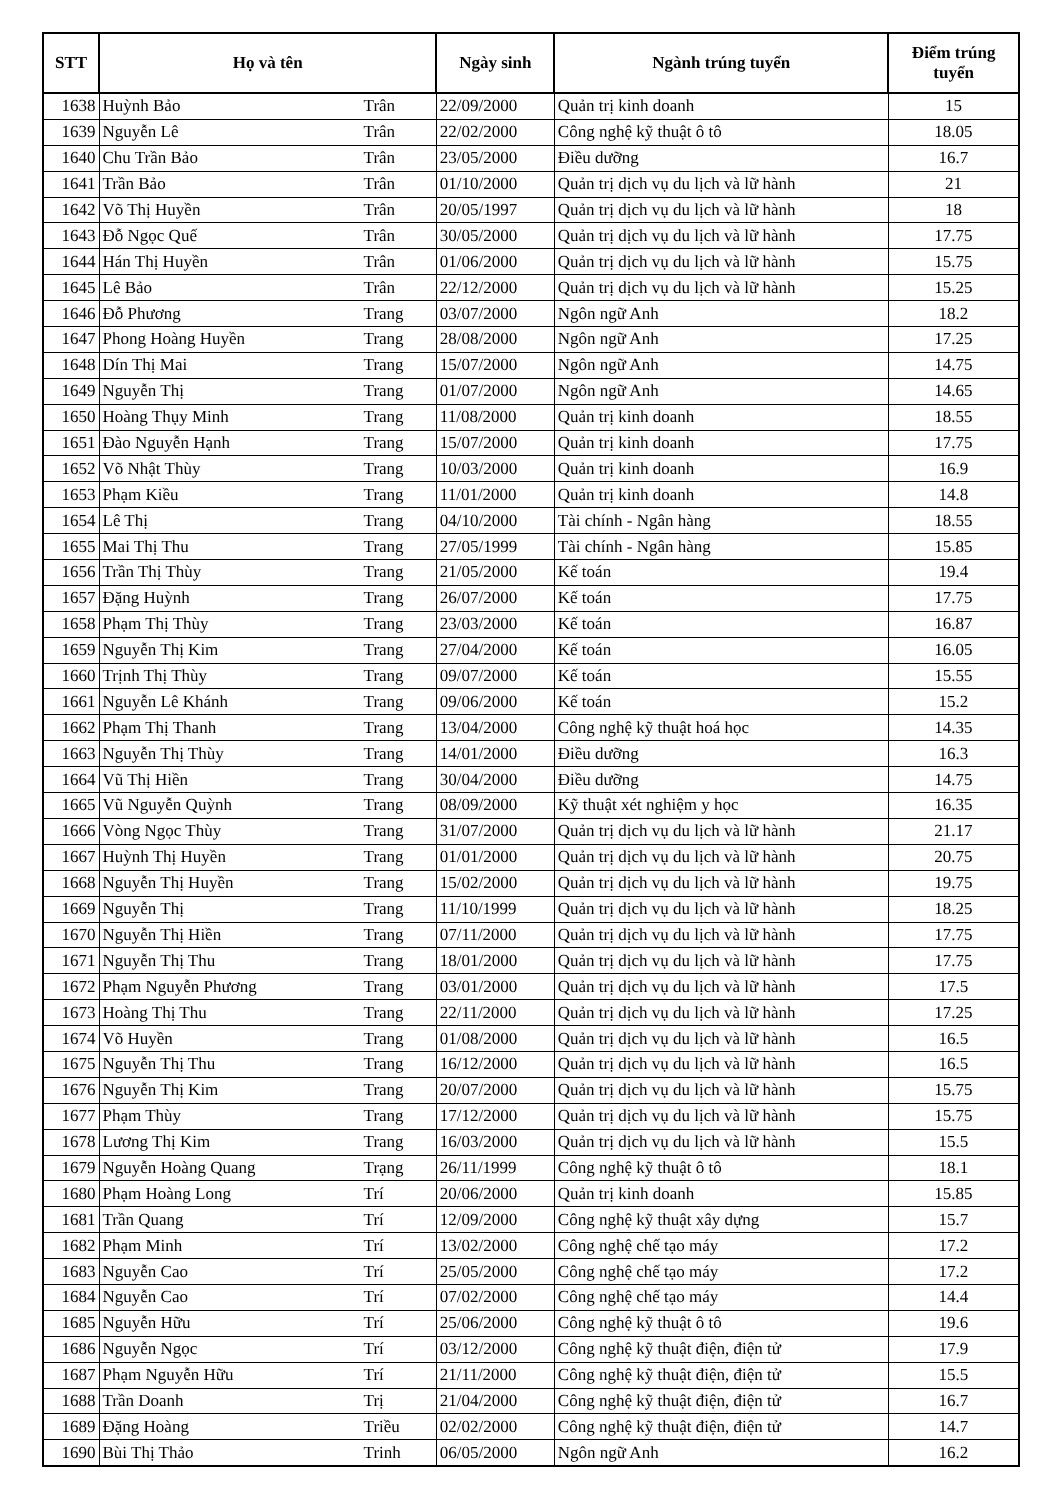| STT | Họ và tên | | Ngày sinh | Ngành trúng tuyển | Điểm trúng tuyển |
| --- | --- | --- | --- | --- | --- |
| 1638 | Huỳnh Bảo | Trân | 22/09/2000 | Quản trị kinh doanh | 15 |
| 1639 | Nguyễn Lê | Trân | 22/02/2000 | Công nghệ kỹ thuật ô tô | 18.05 |
| 1640 | Chu Trần Bảo | Trân | 23/05/2000 | Điều dưỡng | 16.7 |
| 1641 | Trần Bảo | Trân | 01/10/2000 | Quản trị dịch vụ du lịch và lữ hành | 21 |
| 1642 | Võ Thị Huyền | Trân | 20/05/1997 | Quản trị dịch vụ du lịch và lữ hành | 18 |
| 1643 | Đỗ Ngọc Quế | Trân | 30/05/2000 | Quản trị dịch vụ du lịch và lữ hành | 17.75 |
| 1644 | Hán Thị Huyền | Trân | 01/06/2000 | Quản trị dịch vụ du lịch và lữ hành | 15.75 |
| 1645 | Lê Bảo | Trân | 22/12/2000 | Quản trị dịch vụ du lịch và lữ hành | 15.25 |
| 1646 | Đỗ Phương | Trang | 03/07/2000 | Ngôn ngữ Anh | 18.2 |
| 1647 | Phong Hoàng Huyền | Trang | 28/08/2000 | Ngôn ngữ Anh | 17.25 |
| 1648 | Dín Thị Mai | Trang | 15/07/2000 | Ngôn ngữ Anh | 14.75 |
| 1649 | Nguyễn Thị | Trang | 01/07/2000 | Ngôn ngữ Anh | 14.65 |
| 1650 | Hoàng Thụy Minh | Trang | 11/08/2000 | Quản trị kinh doanh | 18.55 |
| 1651 | Đào Nguyễn Hạnh | Trang | 15/07/2000 | Quản trị kinh doanh | 17.75 |
| 1652 | Võ Nhật Thùy | Trang | 10/03/2000 | Quản trị kinh doanh | 16.9 |
| 1653 | Phạm Kiều | Trang | 11/01/2000 | Quản trị kinh doanh | 14.8 |
| 1654 | Lê Thị | Trang | 04/10/2000 | Tài chính - Ngân hàng | 18.55 |
| 1655 | Mai Thị Thu | Trang | 27/05/1999 | Tài chính - Ngân hàng | 15.85 |
| 1656 | Trần Thị Thùy | Trang | 21/05/2000 | Kế toán | 19.4 |
| 1657 | Đặng Huỳnh | Trang | 26/07/2000 | Kế toán | 17.75 |
| 1658 | Phạm Thị Thùy | Trang | 23/03/2000 | Kế toán | 16.87 |
| 1659 | Nguyễn Thị Kim | Trang | 27/04/2000 | Kế toán | 16.05 |
| 1660 | Trịnh Thị Thùy | Trang | 09/07/2000 | Kế toán | 15.55 |
| 1661 | Nguyễn Lê Khánh | Trang | 09/06/2000 | Kế toán | 15.2 |
| 1662 | Phạm Thị Thanh | Trang | 13/04/2000 | Công nghệ kỹ thuật hoá học | 14.35 |
| 1663 | Nguyễn Thị Thùy | Trang | 14/01/2000 | Điều dưỡng | 16.3 |
| 1664 | Vũ Thị Hiền | Trang | 30/04/2000 | Điều dưỡng | 14.75 |
| 1665 | Vũ Nguyễn Quỳnh | Trang | 08/09/2000 | Kỹ thuật xét nghiệm y học | 16.35 |
| 1666 | Vòng Ngọc Thùy | Trang | 31/07/2000 | Quản trị dịch vụ du lịch và lữ hành | 21.17 |
| 1667 | Huỳnh Thị Huyền | Trang | 01/01/2000 | Quản trị dịch vụ du lịch và lữ hành | 20.75 |
| 1668 | Nguyễn Thị Huyền | Trang | 15/02/2000 | Quản trị dịch vụ du lịch và lữ hành | 19.75 |
| 1669 | Nguyễn Thị | Trang | 11/10/1999 | Quản trị dịch vụ du lịch và lữ hành | 18.25 |
| 1670 | Nguyễn Thị Hiền | Trang | 07/11/2000 | Quản trị dịch vụ du lịch và lữ hành | 17.75 |
| 1671 | Nguyễn Thị Thu | Trang | 18/01/2000 | Quản trị dịch vụ du lịch và lữ hành | 17.75 |
| 1672 | Phạm Nguyễn Phương | Trang | 03/01/2000 | Quản trị dịch vụ du lịch và lữ hành | 17.5 |
| 1673 | Hoàng Thị Thu | Trang | 22/11/2000 | Quản trị dịch vụ du lịch và lữ hành | 17.25 |
| 1674 | Võ Huyền | Trang | 01/08/2000 | Quản trị dịch vụ du lịch và lữ hành | 16.5 |
| 1675 | Nguyễn Thị Thu | Trang | 16/12/2000 | Quản trị dịch vụ du lịch và lữ hành | 16.5 |
| 1676 | Nguyễn Thị Kim | Trang | 20/07/2000 | Quản trị dịch vụ du lịch và lữ hành | 15.75 |
| 1677 | Phạm Thùy | Trang | 17/12/2000 | Quản trị dịch vụ du lịch và lữ hành | 15.75 |
| 1678 | Lương Thị Kim | Trang | 16/03/2000 | Quản trị dịch vụ du lịch và lữ hành | 15.5 |
| 1679 | Nguyễn Hoàng Quang | Trạng | 26/11/1999 | Công nghệ kỹ thuật ô tô | 18.1 |
| 1680 | Phạm Hoàng Long | Trí | 20/06/2000 | Quản trị kinh doanh | 15.85 |
| 1681 | Trần Quang | Trí | 12/09/2000 | Công nghệ kỹ thuật xây dựng | 15.7 |
| 1682 | Phạm Minh | Trí | 13/02/2000 | Công nghệ chế tạo máy | 17.2 |
| 1683 | Nguyễn Cao | Trí | 25/05/2000 | Công nghệ chế tạo máy | 17.2 |
| 1684 | Nguyễn Cao | Trí | 07/02/2000 | Công nghệ chế tạo máy | 14.4 |
| 1685 | Nguyễn Hữu | Trí | 25/06/2000 | Công nghệ kỹ thuật ô tô | 19.6 |
| 1686 | Nguyễn Ngọc | Trí | 03/12/2000 | Công nghệ kỹ thuật điện, điện tử | 17.9 |
| 1687 | Phạm Nguyễn Hữu | Trí | 21/11/2000 | Công nghệ kỹ thuật điện, điện tử | 15.5 |
| 1688 | Trần Doanh | Trị | 21/04/2000 | Công nghệ kỹ thuật điện, điện tử | 16.7 |
| 1689 | Đặng Hoàng | Triều | 02/02/2000 | Công nghệ kỹ thuật điện, điện tử | 14.7 |
| 1690 | Bùi Thị Thảo | Trinh | 06/05/2000 | Ngôn ngữ Anh | 16.2 |